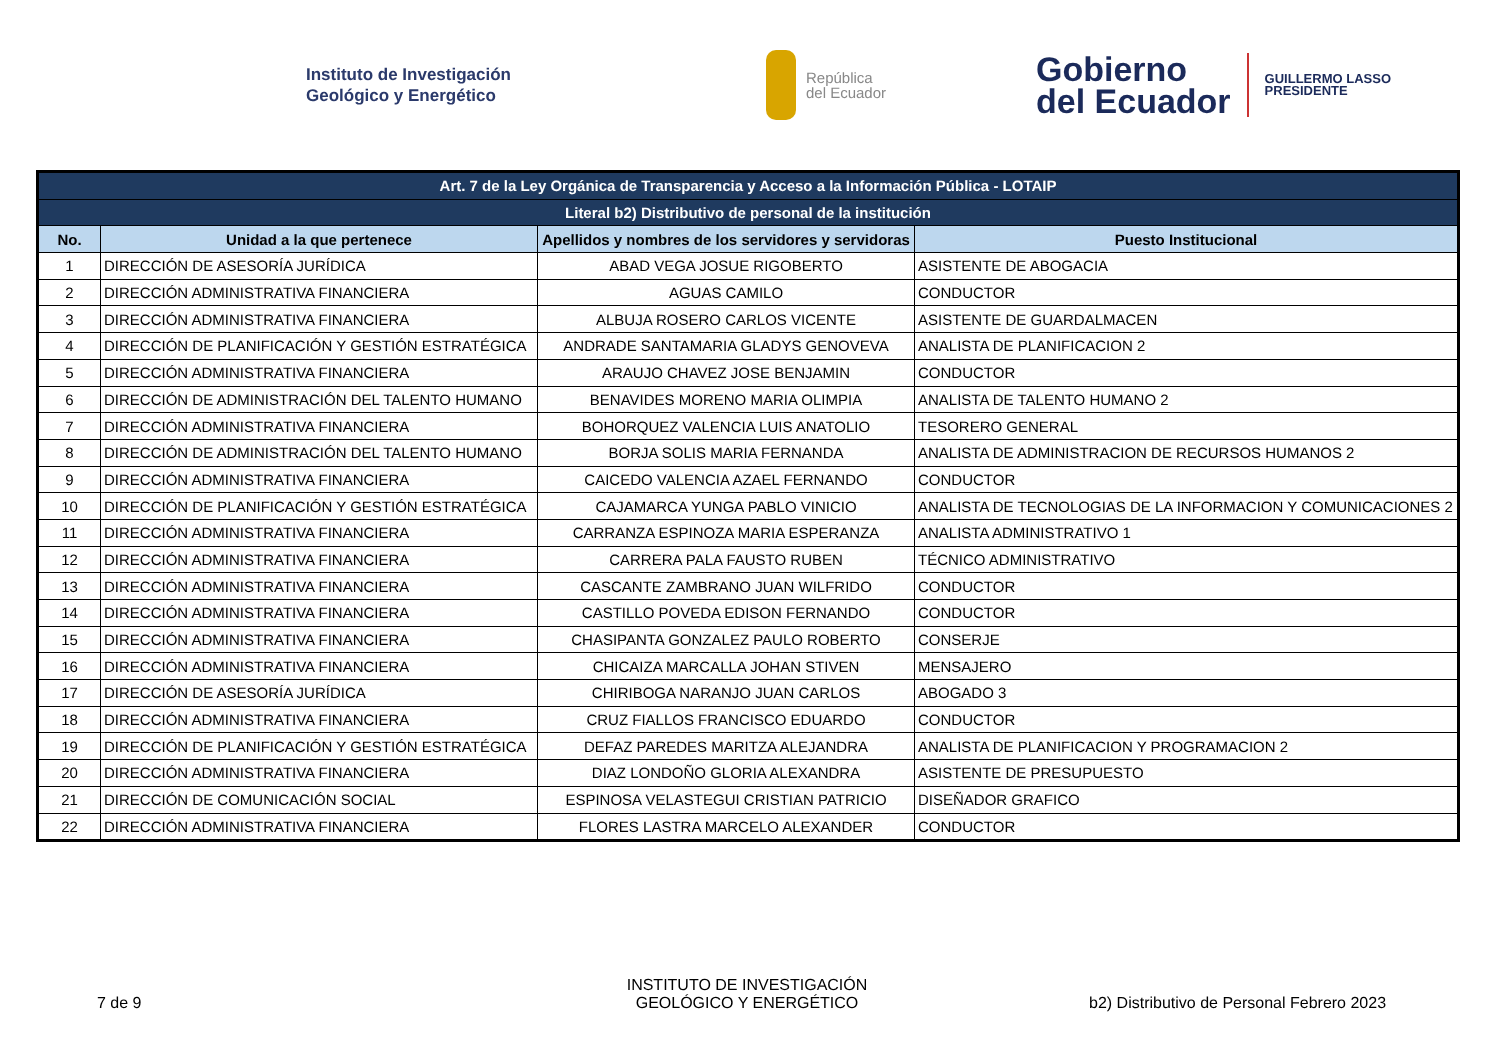Instituto de Investigación
Geológico y Energético
República
del Ecuador
Gobierno
del Ecuador
GUILLERMO LASSO
PRESIDENTE
| Art. 7 de la Ley Orgánica de Transparencia y Acceso a la Información Pública - LOTAIP | | | |
| Literal b2) Distributivo de personal de la institución | | | |
| No. | Unidad a la que pertenece | Apellidos y nombres de los servidores y servidoras | Puesto Institucional |
| 1 | DIRECCIÓN DE ASESORÍA JURÍDICA | ABAD VEGA JOSUE RIGOBERTO | ASISTENTE DE ABOGACIA |
| 2 | DIRECCIÓN ADMINISTRATIVA FINANCIERA | AGUAS CAMILO | CONDUCTOR |
| 3 | DIRECCIÓN ADMINISTRATIVA FINANCIERA | ALBUJA ROSERO CARLOS VICENTE | ASISTENTE DE GUARDALMACEN |
| 4 | DIRECCIÓN DE PLANIFICACIÓN Y GESTIÓN ESTRATÉGICA | ANDRADE SANTAMARIA GLADYS GENOVEVA | ANALISTA DE PLANIFICACION 2 |
| 5 | DIRECCIÓN ADMINISTRATIVA FINANCIERA | ARAUJO CHAVEZ JOSE BENJAMIN | CONDUCTOR |
| 6 | DIRECCIÓN DE ADMINISTRACIÓN DEL TALENTO HUMANO | BENAVIDES MORENO MARIA OLIMPIA | ANALISTA DE TALENTO HUMANO 2 |
| 7 | DIRECCIÓN ADMINISTRATIVA FINANCIERA | BOHORQUEZ VALENCIA LUIS ANATOLIO | TESORERO GENERAL |
| 8 | DIRECCIÓN DE ADMINISTRACIÓN DEL TALENTO HUMANO | BORJA SOLIS MARIA FERNANDA | ANALISTA DE ADMINISTRACION DE RECURSOS HUMANOS 2 |
| 9 | DIRECCIÓN ADMINISTRATIVA FINANCIERA | CAICEDO VALENCIA AZAEL FERNANDO | CONDUCTOR |
| 10 | DIRECCIÓN DE PLANIFICACIÓN Y GESTIÓN ESTRATÉGICA | CAJAMARCA YUNGA PABLO VINICIO | ANALISTA DE TECNOLOGIAS DE LA INFORMACION Y COMUNICACIONES 2 |
| 11 | DIRECCIÓN ADMINISTRATIVA FINANCIERA | CARRANZA ESPINOZA MARIA ESPERANZA | ANALISTA ADMINISTRATIVO 1 |
| 12 | DIRECCIÓN ADMINISTRATIVA FINANCIERA | CARRERA PALA FAUSTO RUBEN | TÉCNICO ADMINISTRATIVO |
| 13 | DIRECCIÓN ADMINISTRATIVA FINANCIERA | CASCANTE ZAMBRANO JUAN WILFRIDO | CONDUCTOR |
| 14 | DIRECCIÓN ADMINISTRATIVA FINANCIERA | CASTILLO POVEDA EDISON FERNANDO | CONDUCTOR |
| 15 | DIRECCIÓN ADMINISTRATIVA FINANCIERA | CHASIPANTA GONZALEZ PAULO ROBERTO | CONSERJE |
| 16 | DIRECCIÓN ADMINISTRATIVA FINANCIERA | CHICAIZA MARCALLA JOHAN STIVEN | MENSAJERO |
| 17 | DIRECCIÓN DE ASESORÍA JURÍDICA | CHIRIBOGA NARANJO JUAN CARLOS | ABOGADO 3 |
| 18 | DIRECCIÓN ADMINISTRATIVA FINANCIERA | CRUZ FIALLOS FRANCISCO EDUARDO | CONDUCTOR |
| 19 | DIRECCIÓN DE PLANIFICACIÓN Y GESTIÓN ESTRATÉGICA | DEFAZ PAREDES MARITZA ALEJANDRA | ANALISTA DE PLANIFICACION Y PROGRAMACION 2 |
| 20 | DIRECCIÓN ADMINISTRATIVA FINANCIERA | DIAZ LONDOÑO GLORIA ALEXANDRA | ASISTENTE DE PRESUPUESTO |
| 21 | DIRECCIÓN DE COMUNICACIÓN SOCIAL | ESPINOSA VELASTEGUI CRISTIAN PATRICIO | DISEÑADOR GRAFICO |
| 22 | DIRECCIÓN ADMINISTRATIVA FINANCIERA | FLORES LASTRA MARCELO ALEXANDER | CONDUCTOR |
7 de 9
INSTITUTO DE INVESTIGACIÓN
GEOLÓGICO Y ENERGÉTICO
b2) Distributivo de Personal Febrero 2023